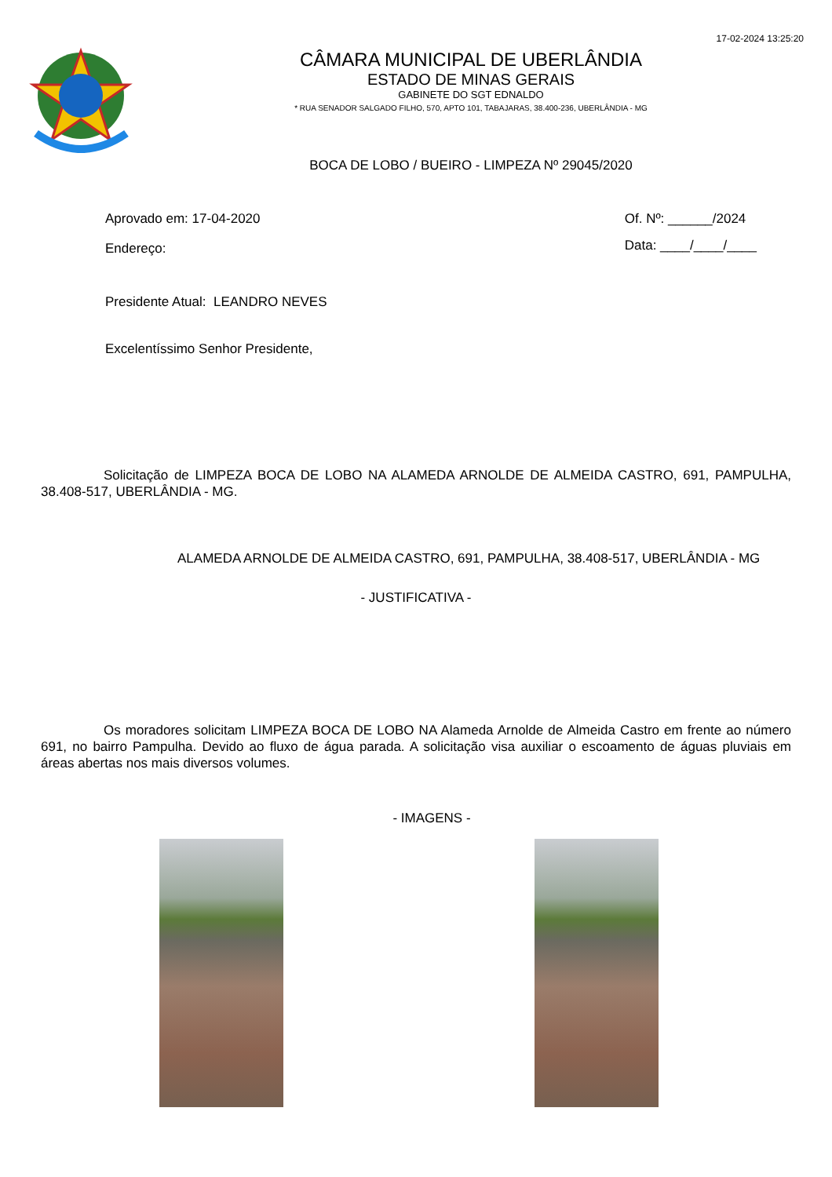17-02-2024 13:25:20
CÂMARA MUNICIPAL DE UBERLÂNDIA
ESTADO DE MINAS GERAIS
GABINETE DO SGT EDNALDO
* RUA SENADOR SALGADO FILHO, 570, APTO 101, TABAJARAS, 38.400-236, UBERLÂNDIA - MG
BOCA DE LOBO / BUEIRO - LIMPEZA Nº 29045/2020
Aprovado em: 17-04-2020
Endereço:
Of. Nº: ______/2024
Data: ____/____/____
Presidente Atual: LEANDRO NEVES
Excelentíssimo Senhor Presidente,
Solicitação de LIMPEZA BOCA DE LOBO NA ALAMEDA ARNOLDE DE ALMEIDA CASTRO, 691, PAMPULHA, 38.408-517, UBERLÂNDIA - MG.
ALAMEDA ARNOLDE DE ALMEIDA CASTRO, 691, PAMPULHA, 38.408-517, UBERLÂNDIA - MG
- JUSTIFICATIVA -
Os moradores solicitam LIMPEZA BOCA DE LOBO NA Alameda Arnolde de Almeida Castro em frente ao número 691, no bairro Pampulha. Devido ao fluxo de água parada. A solicitação visa auxiliar o escoamento de águas pluviais em áreas abertas nos mais diversos volumes.
- IMAGENS -